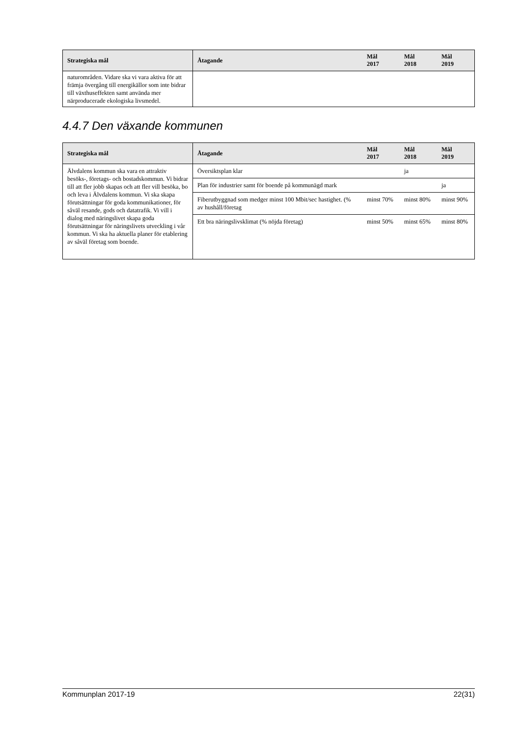| Strategiska mål | Åtagande | Mål 2017 | Mål 2018 | Mål 2019 |
| --- | --- | --- | --- | --- |
| naturområden. Vidare ska vi vara aktiva för att främja övergång till energikällor som inte bidrar till växthuseffekten samt använda mer närproducerade ekologiska livsmedel. | | | | |
4.4.7 Den växande kommunen
| Strategiska mål | Åtagande | Mål 2017 | Mål 2018 | Mål 2019 |
| --- | --- | --- | --- | --- |
| Älvdalens kommun ska vara en attraktiv besöks-, företags- och bostadskommun. Vi bidrar till att fler jobb skapas och att fler vill besöka, bo och leva i Älvdalens kommun. Vi ska skapa förutsättningar för goda kommunikationer, för såväl resande, gods och datatrafik. Vi vill i dialog med näringslivet skapa goda förutsättningar för näringslivets utveckling i vår kommun. Vi ska ha aktuella planer för etablering av såväl företag som boende. | Översiktsplan klar | | ja | |
| | Plan för industrier samt för boende på kommunägd mark | | | ja |
| | Fiberutbyggnad som medger minst 100 Mbit/sec hastighet. (% av hushåll/företag | minst 70% | minst 80% | minst 90% |
| | Ett bra näringslivsklimat (% nöjda företag) | minst 50% | minst 65% | minst 80% |
Kommunplan 2017-19 22(31)